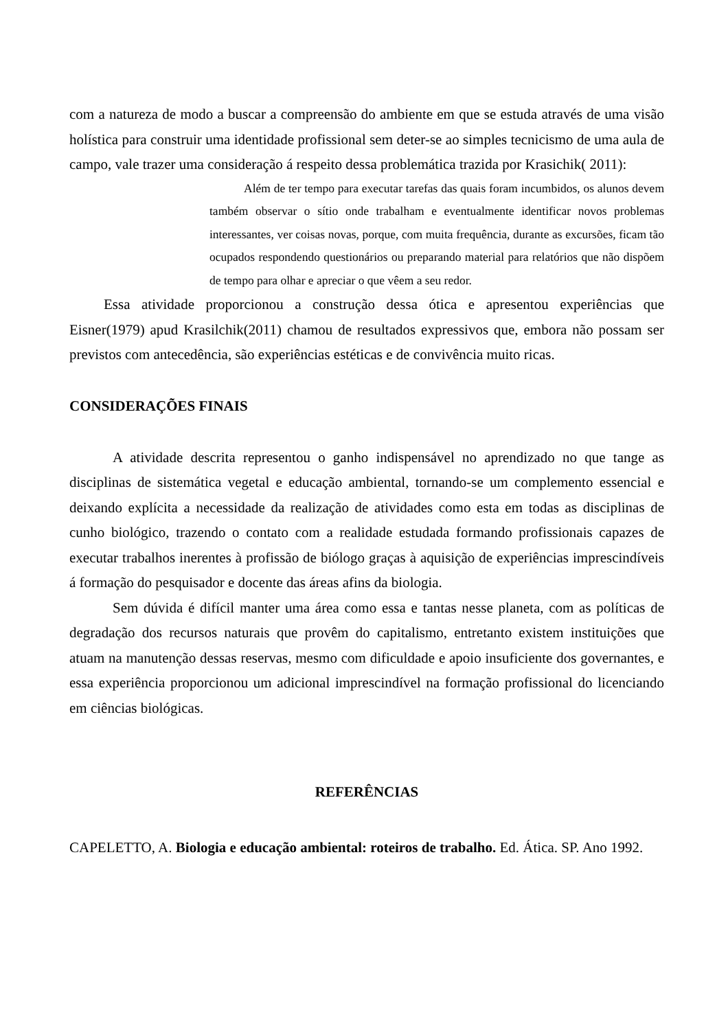com a natureza de modo a buscar a compreensão do ambiente em que se estuda através de uma visão holística para construir uma identidade profissional sem deter-se ao simples tecnicismo de uma aula de campo, vale trazer uma consideração á respeito dessa problemática trazida por Krasichik( 2011):
Além de ter tempo para executar tarefas das quais foram incumbidos, os alunos devem também observar o sítio onde trabalham e eventualmente identificar novos problemas interessantes, ver coisas novas, porque, com muita frequência, durante as excursões, ficam tão ocupados respondendo questionários ou preparando material para relatórios que não dispõem de tempo para olhar e apreciar o que vêem a seu redor.
Essa atividade proporcionou a construção dessa ótica e apresentou experiências que Eisner(1979) apud Krasilchik(2011) chamou de resultados expressivos que, embora não possam ser previstos com antecedência, são experiências estéticas e de convivência muito ricas.
CONSIDERAÇÕES FINAIS
A atividade descrita representou o ganho indispensável no aprendizado no que tange as disciplinas de sistemática vegetal e educação ambiental, tornando-se um complemento essencial e deixando explícita a necessidade da realização de atividades como esta em todas as disciplinas de cunho biológico, trazendo o contato com a realidade estudada formando profissionais capazes de executar trabalhos inerentes à profissão de biólogo graças à aquisição de experiências imprescindíveis á formação do pesquisador e docente das áreas afins da biologia.
Sem dúvida é difícil manter uma área como essa e tantas nesse planeta, com as políticas de degradação dos recursos naturais que provêm do capitalismo, entretanto existem instituições que atuam na manutenção dessas reservas, mesmo com dificuldade e apoio insuficiente dos governantes, e essa experiência proporcionou um adicional imprescindível na formação profissional do licenciando em ciências biológicas.
REFERÊNCIAS
CAPELETTO, A. Biologia e educação ambiental: roteiros de trabalho. Ed. Ática. SP. Ano 1992.